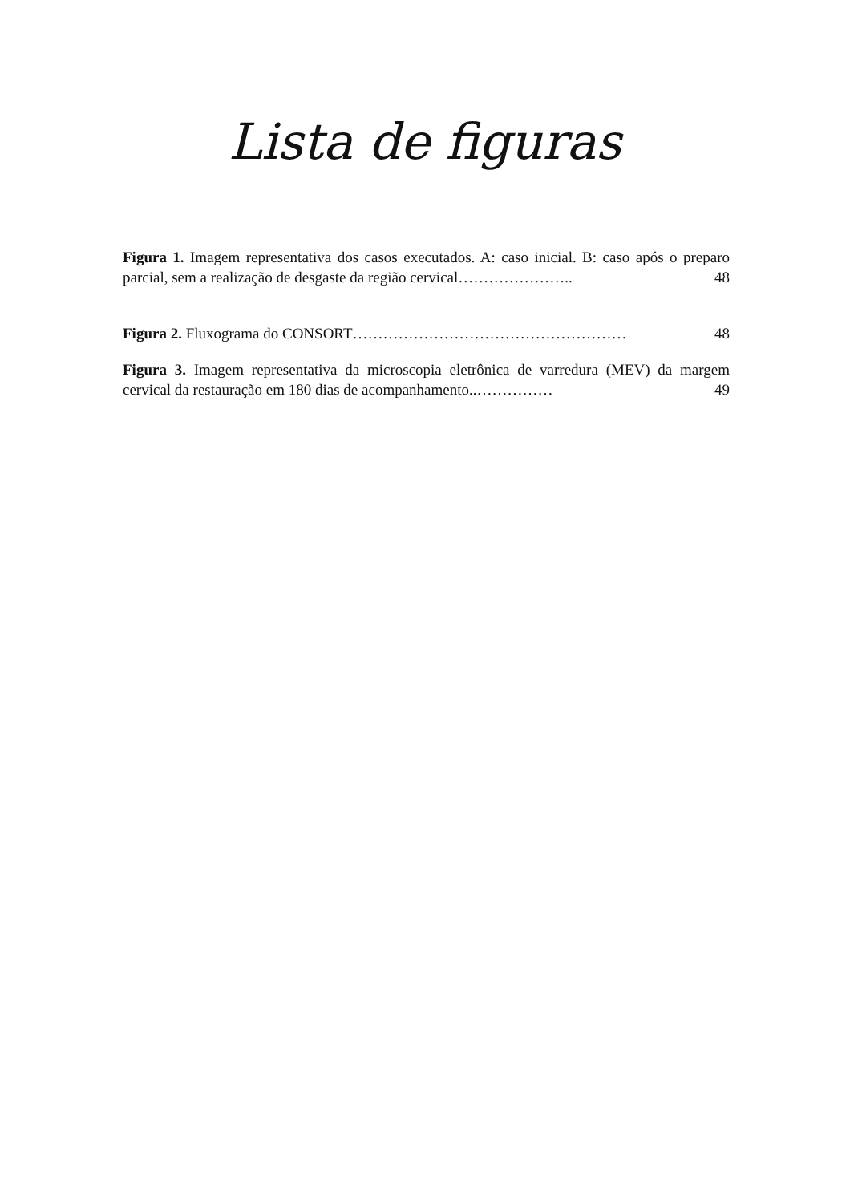Lista de figuras
Figura 1. Imagem representativa dos casos executados. A: caso inicial. B: caso após o preparo parcial, sem a realização de desgaste da região cervical………………….. 48
Figura 2. Fluxograma do CONSORT……………………………………………… 48
Figura 3. Imagem representativa da microscopia eletrônica de varredura (MEV) da margem cervical da restauração em 180 dias de acompanhamento..…………… 49